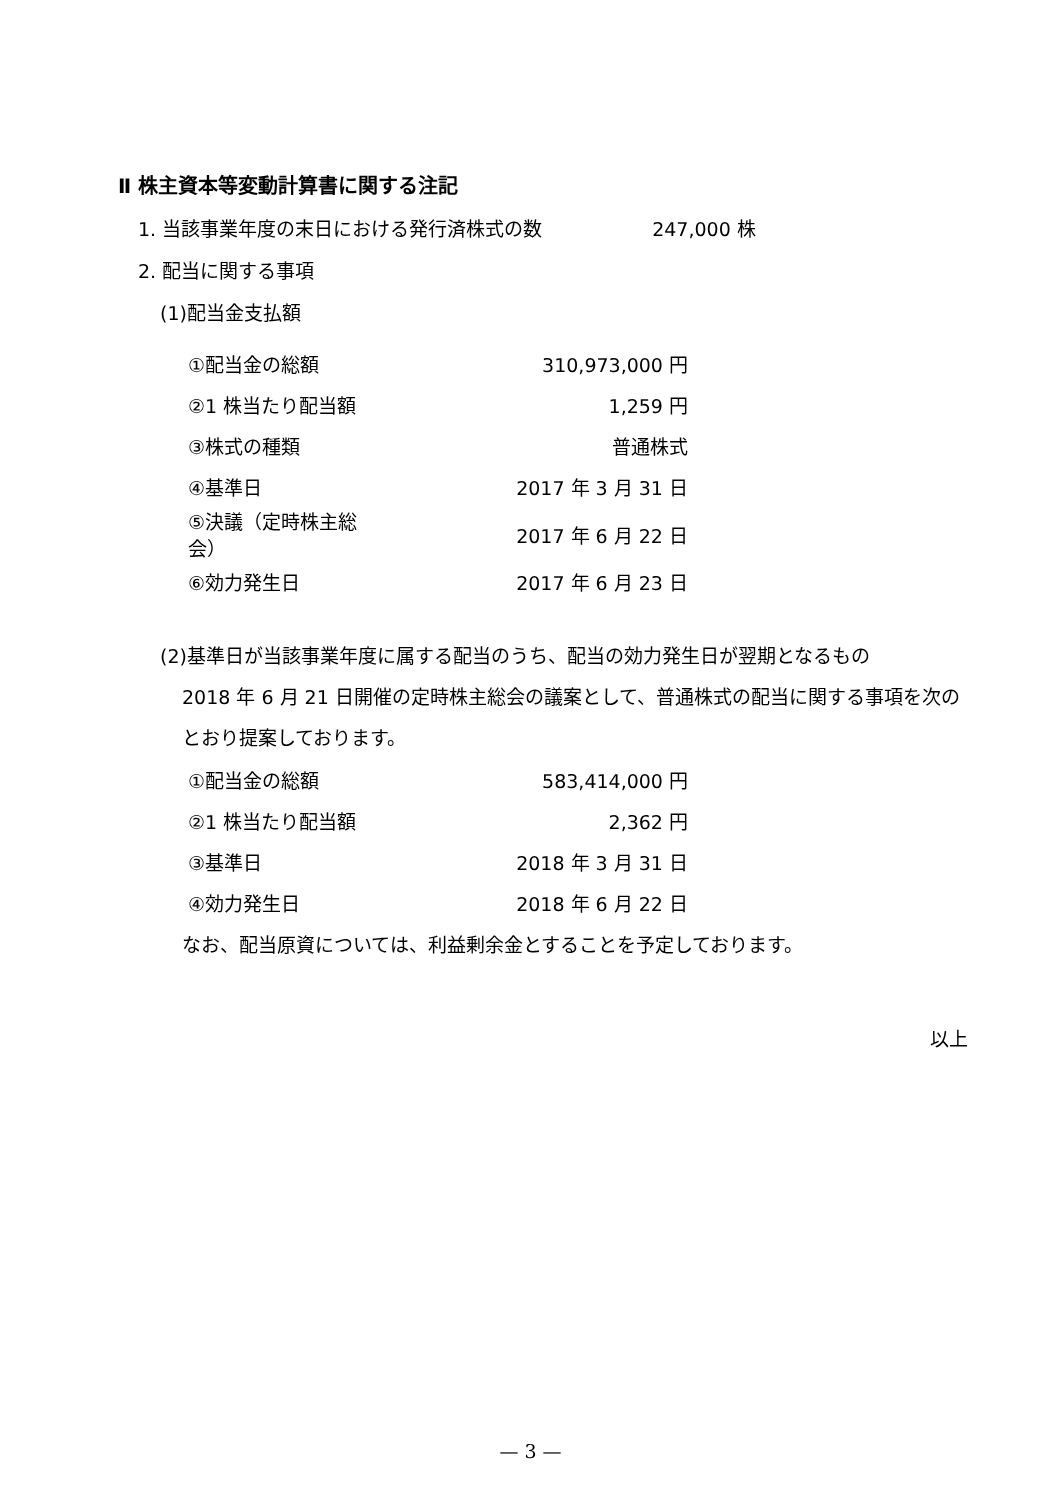Ⅱ 株主資本等変動計算書に関する注記
1. 当該事業年度の末日における発行済株式の数 247,000 株
2. 配当に関する事項
(1)配当金支払額
| ①配当金の総額 | 310,973,000 円 |
| ②1 株当たり配当額 | 1,259 円 |
| ③株式の種類 | 普通株式 |
| ④基準日 | 2017 年 3 月 31 日 |
| ⑤決議（定時株主総会） | 2017 年 6 月 22 日 |
| ⑥効力発生日 | 2017 年 6 月 23 日 |
(2)基準日が当該事業年度に属する配当のうち、配当の効力発生日が翌期となるもの
2018 年 6 月 21 日開催の定時株主総会の議案として、普通株式の配当に関する事項を次のとおり提案しております。
| ①配当金の総額 | 583,414,000 円 |
| ②1 株当たり配当額 | 2,362 円 |
| ③基準日 | 2018 年 3 月 31 日 |
| ④効力発生日 | 2018 年 6 月 22 日 |
なお、配当原資については、利益剰余金とすることを予定しております。
以上
— 3 —